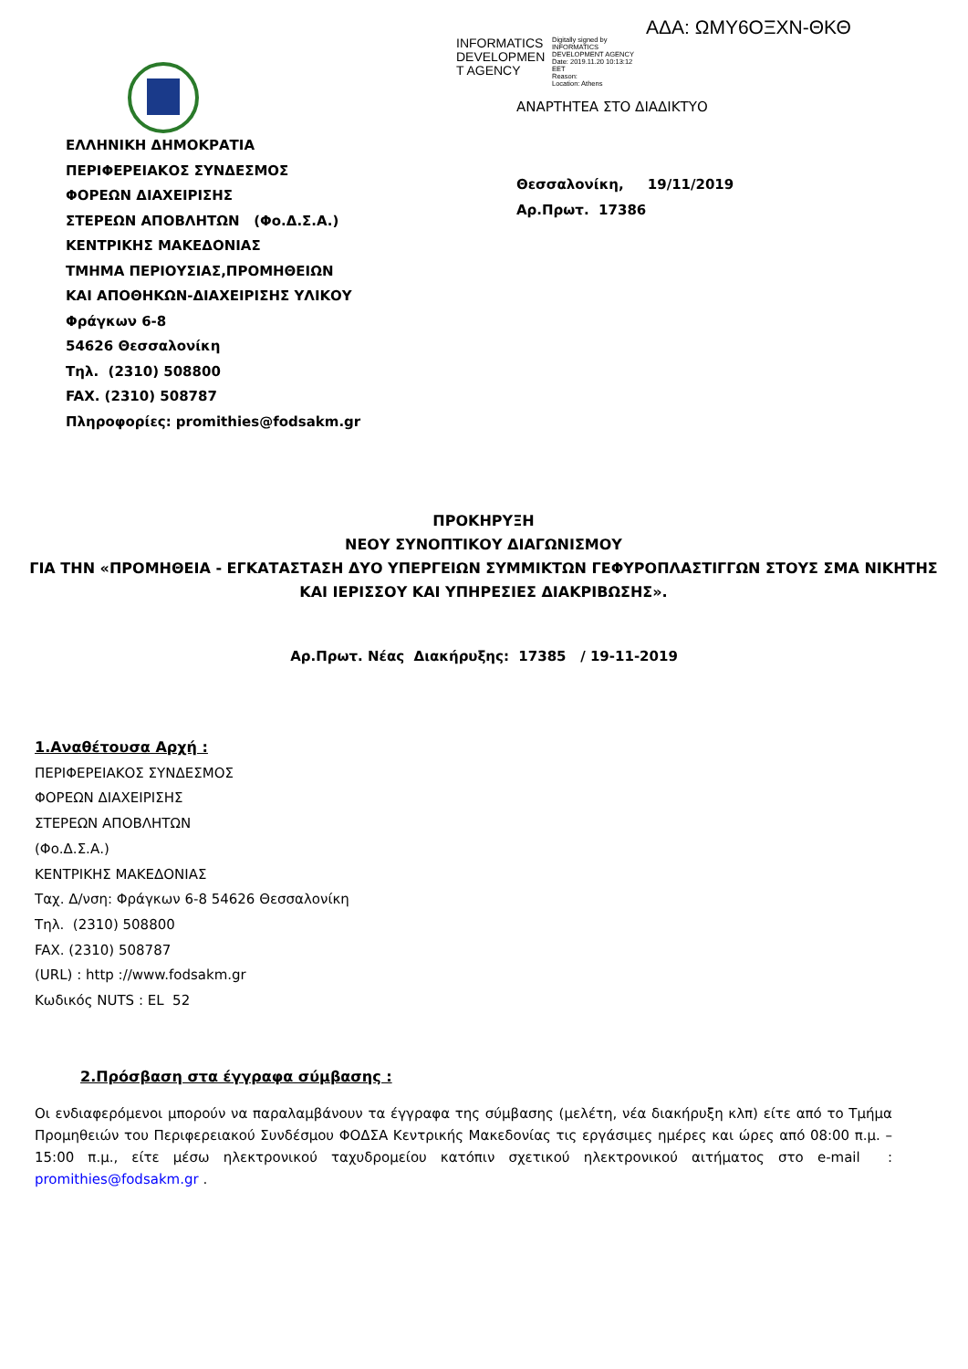ΑΔΑ: ΩΜΥ6ΟΞΧΝ-ΘΚΘ
INFORMATICS DEVELOPMEN T AGENCY
Digitally signed by
INFORMATICS
DEVELOPMENT AGENCY
Date: 2019.11.20 10:13:12
EET
Reason:
Location: Athens
ΑΝΑΡΤΗΤΕΑ ΣΤΟ ΔΙΑΔΙΚΤΥΟ
ΕΛΛΗΝΙΚΗ ΔΗΜΟΚΡΑΤΙΑ
ΠΕΡΙΦΕΡΕΙΑΚΟΣ ΣΥΝΔΕΣΜΟΣ
ΦΟΡΕΩΝ ΔΙΑΧΕΙΡΙΣΗΣ
ΣΤΕΡΕΩΝ ΑΠΟΒΛΗΤΩΝ (Φο.Δ.Σ.Α.)
ΚΕΝΤΡΙΚΗΣ ΜΑΚΕΔΟΝΙΑΣ
ΤΜΗΜΑ ΠΕΡΙΟΥΣΙΑΣ,ΠΡΟΜΗΘΕΙΩΝ
ΚΑΙ ΑΠΟΘΗΚΩΝ-ΔΙΑΧΕΙΡΙΣΗΣ ΥΛΙΚΟΥ
Φράγκων 6-8
54626 Θεσσαλονίκη
Τηλ. (2310) 508800
FAX. (2310) 508787
Πληροφορίες: promithies@fodsakm.gr
Θεσσαλονίκη, 19/11/2019
Αρ.Πρωτ. 17386
ΠΡΟΚΗΡΥΞΗ
ΝΕΟΥ ΣΥΝΟΠΤΙΚΟΥ ΔΙΑΓΩΝΙΣΜΟΥ
ΓΙΑ ΤΗΝ «ΠΡΟΜΗΘΕΙΑ - ΕΓΚΑΤΑΣΤΑΣΗ ΔΥΟ ΥΠΕΡΓΕΙΩΝ ΣΥΜΜΙΚΤΩΝ ΓΕΦΥΡΟΠΛΑΣΤΙΓΓΩΝ ΣΤΟΥΣ ΣΜΑ ΝΙΚΗΤΗΣ ΚΑΙ ΙΕΡΙΣΣΟΥ ΚΑΙ ΥΠΗΡΕΣΙΕΣ ΔΙΑΚΡΙΒΩΣΗΣ».
Αρ.Πρωτ. Νέας Διακήρυξης: 17385 / 19-11-2019
1.Αναθέτουσα Αρχή :
ΠΕΡΙΦΕΡΕΙΑΚΟΣ ΣΥΝΔΕΣΜΟΣ
ΦΟΡΕΩΝ ΔΙΑΧΕΙΡΙΣΗΣ
ΣΤΕΡΕΩΝ ΑΠΟΒΛΗΤΩΝ
(Φο.Δ.Σ.Α.)
ΚΕΝΤΡΙΚΗΣ ΜΑΚΕΔΟΝΙΑΣ
Ταχ. Δ/νση: Φράγκων 6-8 54626 Θεσσαλονίκη
Τηλ. (2310) 508800
FAX. (2310) 508787
(URL) : http ://www.fodsakm.gr
Κωδικός NUTS : EL 52
2.Πρόσβαση στα έγγραφα σύμβασης :
Οι ενδιαφερόμενοι μπορούν να παραλαμβάνουν τα έγγραφα της σύμβασης (μελέτη, νέα διακήρυξη κλπ) είτε από το Τμήμα Προμηθειών του Περιφερειακού Συνδέσμου ΦΟΔΣΑ Κεντρικής Μακεδονίας τις εργάσιμες ημέρες και ώρες από 08:00 π.μ. – 15:00 π.μ., είτε μέσω ηλεκτρονικού ταχυδρομείου κατόπιν σχετικού ηλεκτρονικού αιτήματος στο e-mail : promithies@fodsakm.gr .